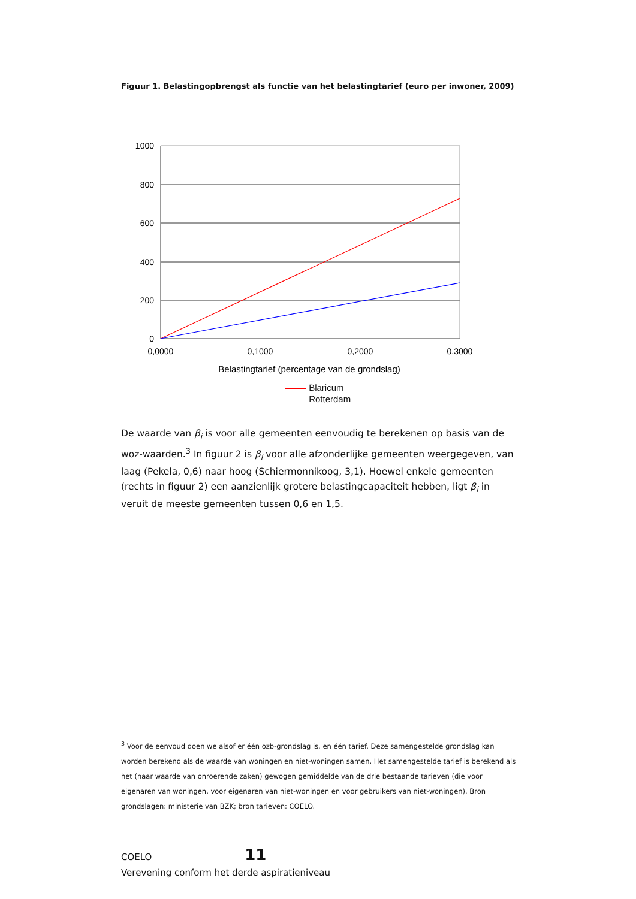Figuur 1. Belastingopbrengst als functie van het belastingtarief (euro per inwoner, 2009)
1000
800
600
400
200
0
0,0000
0,1000
0,2000
0,3000
Belastingtarief (percentage van de grondslag)
Blaricum
Rotterdam
De waarde van β<sub>i</sub> is voor alle gemeenten eenvoudig te berekenen op basis van de woz-waarden.<sup>3</sup> In figuur 2 is β<sub>i</sub> voor alle afzonderlijke gemeenten weergegeven, van laag (Pekela, 0,6) naar hoog (Schiermonnikoog, 3,1). Hoewel enkele gemeenten (rechts in figuur 2) een aanzienlijk grotere belastingcapaciteit hebben, ligt β<sub>i</sub> in veruit de meeste gemeenten tussen 0,6 en 1,5.
<sup>3</sup> Voor de eenvoud doen we alsof er één ozb-grondslag is, en één tarief. Deze samengestelde grondslag kan worden berekend als de waarde van woningen en niet-woningen samen. Het samengestelde tarief is berekend als het (naar waarde van onroerende zaken) gewogen gemiddelde van de drie bestaande tarieven (die voor eigenaren van woningen, voor eigenaren van niet-woningen en voor gebruikers van niet-woningen). Bron grondslagen: ministerie van BZK; bron tarieven: COELO.
COELO 11
Verevening conform het derde aspiratieniveau